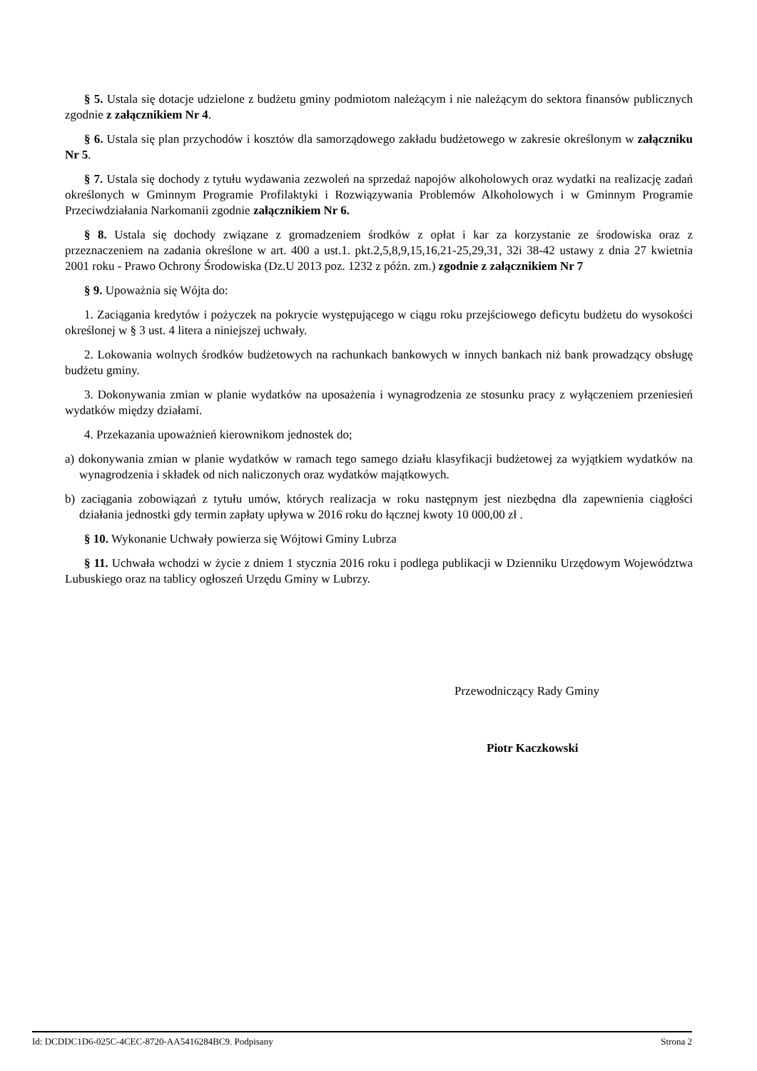§ 5. Ustala się dotacje udzielone z budżetu gminy podmiotom należącym i nie należącym do sektora finansów publicznych zgodnie z załącznikiem Nr 4.
§ 6. Ustala się plan przychodów i kosztów dla samorządowego zakładu budżetowego w zakresie określonym w załączniku Nr 5.
§ 7. Ustala się dochody z tytułu wydawania zezwoleń na sprzedaż napojów alkoholowych oraz wydatki na realizację zadań określonych w Gminnym Programie Profilaktyki i Rozwiązywania Problemów Alkoholowych i w Gminnym Programie Przeciwdziałania Narkomanii zgodnie załącznikiem Nr 6.
§ 8. Ustala się dochody związane z gromadzeniem środków z opłat i kar za korzystanie ze środowiska oraz z przeznaczeniem na zadania określone w art. 400 a ust.1. pkt.2,5,8,9,15,16,21-25,29,31, 32i 38-42 ustawy z dnia 27 kwietnia 2001 roku - Prawo Ochrony Środowiska (Dz.U 2013 poz. 1232 z późn. zm.) zgodnie z załącznikiem Nr 7
§ 9. Upoważnia się Wójta do:
1. Zaciągania kredytów i pożyczek na pokrycie występującego w ciągu roku przejściowego deficytu budżetu do wysokości określonej w § 3 ust. 4 litera a niniejszej uchwały.
2. Lokowania wolnych środków budżetowych na rachunkach bankowych w innych bankach niż bank prowadzący obsługę budżetu gminy.
3. Dokonywania zmian w planie wydatków na uposażenia i wynagrodzenia ze stosunku pracy z wyłączeniem przeniesień wydatków między działami.
4. Przekazania upoważnień kierownikom jednostek do;
a) dokonywania zmian w planie wydatków w ramach tego samego działu klasyfikacji budżetowej za wyjątkiem wydatków na wynagrodzenia i składek od nich naliczonych oraz wydatków majątkowych.
b) zaciągania zobowiązań z tytułu umów, których realizacja w roku następnym jest niezbędna dla zapewnienia ciągłości działania jednostki gdy termin zapłaty upływa w 2016 roku do łącznej kwoty 10 000,00 zł .
§ 10. Wykonanie Uchwały powierza się Wójtowi Gminy Lubrza
§ 11. Uchwała wchodzi w życie z dniem 1 stycznia 2016 roku i podlega publikacji w Dzienniku Urzędowym Województwa Lubuskiego oraz na tablicy ogłoszeń Urzędu Gminy w Lubrzy.
Przewodniczący Rady Gminy
Piotr Kaczkowski
Id: DCDDC1D6-025C-4CEC-8720-AA5416284BC9. Podpisany Strona 2